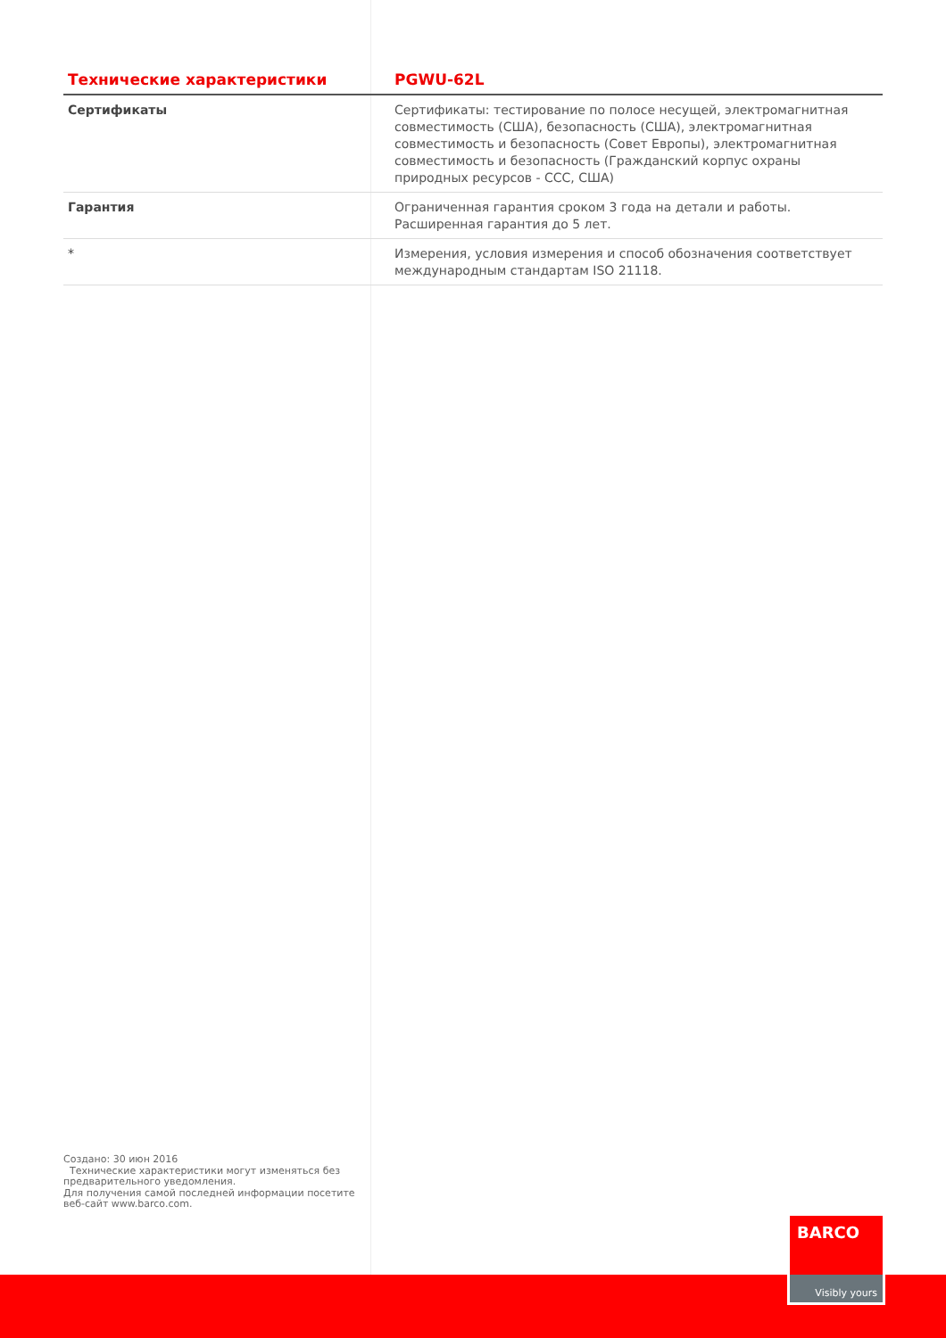| Технические характеристики | PGWU-62L |
| --- | --- |
| Сертификаты | Сертификаты: тестирование по полосе несущей, электромагнитная совместимость (США), безопасность (США), электромагнитная совместимость и безопасность (Совет Европы), электромагнитная совместимость и безопасность (Гражданский корпус охраны природных ресурсов - CCC, США) |
| Гарантия | Ограниченная гарантия сроком 3 года на детали и работы. Расширенная гарантия до 5 лет. |
| * | Измерения, условия измерения и способ обозначения соответствует международным стандартам ISO 21118. |
Создано: 30 июн 2016
Технические характеристики могут изменяться без предварительного уведомления.
Для получения самой последней информации посетите веб-сайт www.barco.com.
BARCO
Visibly yours